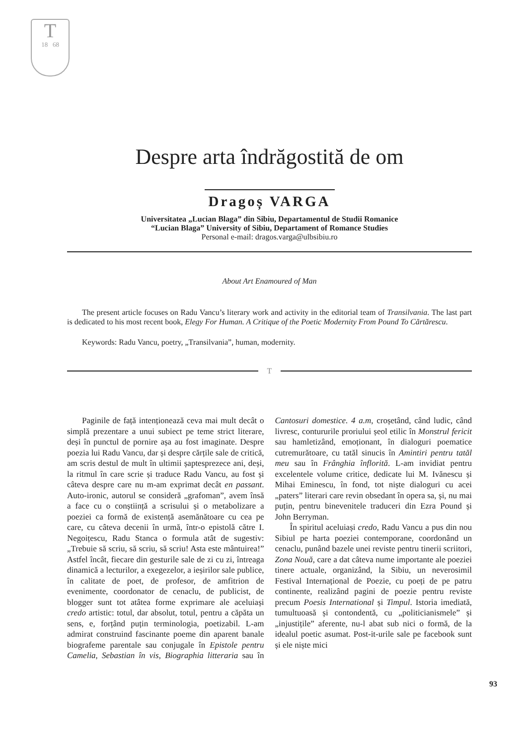T
18 68
Despre arta îndrăgostită de om
Dragoș VARGA
Universitatea „Lucian Blaga” din Sibiu, Departamentul de Studii Romanice
“Lucian Blaga” University of Sibiu, Departament of Romance Studies
Personal e-mail: dragos.varga@ulbsibiu.ro
About Art Enamoured of Man
The present article focuses on Radu Vancu’s literary work and activity in the editorial team of Transilvania. The last part is dedicated to his most recent book, Elegy For Human. A Critique of the Poetic Modernity From Pound To Cărtărescu.
Keywords: Radu Vancu, poetry, „Transilvania”, human, modernity.
T
Paginile de față intenționează ceva mai mult decât o simplă prezentare a unui subiect pe teme strict literare, deși în punctul de pornire așa au fost imaginate. Despre poezia lui Radu Vancu, dar și despre cărțile sale de critică, am scris destul de mult în ultimii șaptesprezece ani, deși, la ritmul în care scrie și traduce Radu Vancu, au fost și câteva despre care nu m-am exprimat decât en passant. Auto-ironic, autorul se consideră „grafoman”, avem însă a face cu o conștiință a scrisului și o metabolizare a poeziei ca formă de existență asemănătoare cu cea pe care, cu câteva decenii în urmă, într-o epistolă către I. Negoițescu, Radu Stanca o formula atât de sugestiv: „Trebuie să scriu, să scriu, să scriu! Asta este mântuirea!” Astfel încât, fiecare din gesturile sale de zi cu zi, întreaga dinamică a lecturilor, a exegezelor, a ieșirilor sale publice, în calitate de poet, de profesor, de amfitrion de evenimente, coordonator de cenaclu, de publicist, de blogger sunt tot atâtea forme exprimare ale aceluiași credo artistic: totul, dar absolut, totul, pentru a căpăta un sens, e, forțând puțin terminologia, poetizabil. L-am admirat construind fascinante poeme din aparent banale biografeme parentale sau conjugale în Epistole pentru Camelia, Sebastian în vis, Biographia litteraria sau în Cantosuri domestice. 4 a.m, croșetând, când ludic, când livresc, contururile proriului șeol etilic în Monstrul fericit sau hamletizând, emoționant, în dialoguri poematice cutremurătoare, cu tatăl sinucis în Amintiri pentru tatăl meu sau în Frânghia înflorită. L-am invidiat pentru excelentele volume critice, dedicate lui M. Ivănescu și Mihai Eminescu, în fond, tot niște dialoguri cu acei „paters” literari care revin obsedant în opera sa, și, nu mai puțin, pentru binevenitele traduceri din Ezra Pound și John Berryman.
În spiritul aceluiași credo, Radu Vancu a pus din nou Sibiul pe harta poeziei contemporane, coordonând un cenaclu, punând bazele unei reviste pentru tinerii scriitori, Zona Nouă, care a dat câteva nume importante ale poeziei tinere actuale, organizând, la Sibiu, un neverosimil Festival Internațional de Poezie, cu poeți de pe patru continente, realizând pagini de poezie pentru reviste precum Poesis International și Timpul. Istoria imediată, tumultuoasă și contondentă, cu „politicianismele” și „injustițile” aferente, nu-l abat sub nici o formă, de la idealul poetic asumat. Post-it-urile sale pe facebook sunt și ele niște mici
93